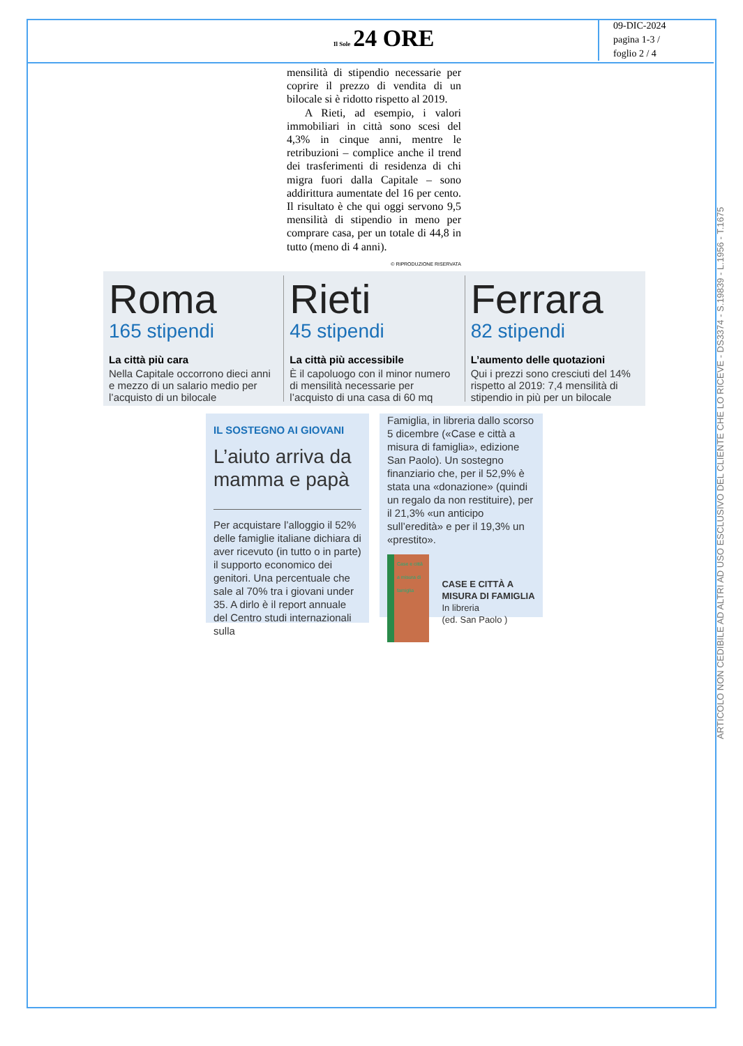Il Sole 24 ORE
09-DIC-2024
pagina 1-3 /
foglio 2 / 4
mensilità di stipendio necessarie per coprire il prezzo di vendita di un bilocale si è ridotto rispetto al 2019.
A Rieti, ad esempio, i valori immobiliari in città sono scesi del 4,3% in cinque anni, mentre le retribuzioni – complice anche il trend dei trasferimenti di residenza di chi migra fuori dalla Capitale – sono addirittura aumentate del 16 per cento. Il risultato è che qui oggi servono 9,5 mensilità di stipendio in meno per comprare casa, per un totale di 44,8 in tutto (meno di 4 anni).
© RIPRODUZIONE RISERVATA
Roma
165 stipendi
La città più cara
Nella Capitale occorrono dieci anni e mezzo di un salario medio per l’acquisto di un bilocale
Rieti
45 stipendi
La città più accessibile
È il capoluogo con il minor numero di mensilità necessarie per l’acquisto di una casa di 60 mq
Ferrara
82 stipendi
L’aumento delle quotazioni
Qui i prezzi sono cresciuti del 14% rispetto al 2019: 7,4 mensilità di stipendio in più per un bilocale
IL SOSTEGNO AI GIOVANI
L’aiuto arriva da mamma e papà
Per acquistare l’alloggio il 52% delle famiglie italiane dichiara di aver ricevuto (in tutto o in parte) il supporto economico dei genitori. Una percentuale che sale al 70% tra i giovani under 35. A dirlo è il report annuale del Centro studi internazionali sulla
Famiglia, in libreria dallo scorso 5 dicembre («Case e città a misura di famiglia», edizione San Paolo). Un sostegno finanziario che, per il 52,9% è stata una «donazione» (quindi un regalo da non restituire), per il 21,3% «un anticipo sull’eredità» e per il 19,3% un «prestito».
Case e città a misura di famiglia
CASE E CITTÀ A MISURA DI FAMIGLIA
In libreria
(ed. San Paolo )
ARTICOLO NON CEDIBILE AD ALTRI AD USO ESCLUSIVO DEL CLIENTE CHE LO RICEVE - DS3374 - S.19839 - L.1956 - T.1675